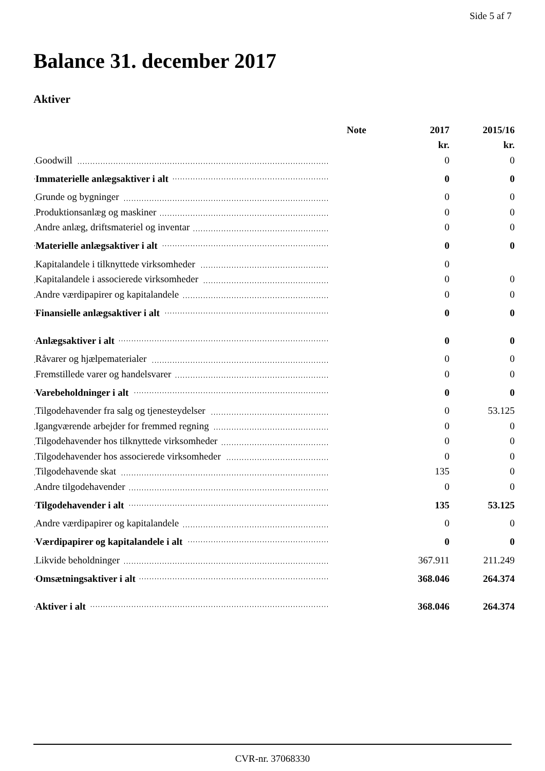Side 5 af 7
Balance 31. december 2017
Aktiver
| | Note | 2017 | 2015/16 |
| --- | --- | --- | --- |
| | | kr. | kr. |
| Goodwill | | 0 | 0 |
| Immaterielle anlægsaktiver i alt | | 0 | 0 |
| Grunde og bygninger | | 0 | 0 |
| Produktionsanlæg og maskiner | | 0 | 0 |
| Andre anlæg, driftsmateriel og inventar | | 0 | 0 |
| Materielle anlægsaktiver i alt | | 0 | 0 |
| Kapitalandele i tilknyttede virksomheder | | 0 | |
| Kapitalandele i associerede virksomheder | | 0 | 0 |
| Andre værdipapirer og kapitalandele | | 0 | 0 |
| Finansielle anlægsaktiver i alt | | 0 | 0 |
| Anlægsaktiver i alt | | 0 | 0 |
| Råvarer og hjælpematerialer | | 0 | 0 |
| Fremstillede varer og handelsvarer | | 0 | 0 |
| Varebeholdninger i alt | | 0 | 0 |
| Tilgodehavender fra salg og tjenesteydelser | | 0 | 53.125 |
| Igangværende arbejder for fremmed regning | | 0 | 0 |
| Tilgodehavender hos tilknyttede virksomheder | | 0 | 0 |
| Tilgodehavender hos associerede virksomheder | | 0 | 0 |
| Tilgodehavende skat | | 135 | 0 |
| Andre tilgodehavender | | 0 | 0 |
| Tilgodehavender i alt | | 135 | 53.125 |
| Andre værdipapirer og kapitalandele | | 0 | 0 |
| Værdipapirer og kapitalandele i alt | | 0 | 0 |
| Likvide beholdninger | | 367.911 | 211.249 |
| Omsætningsaktiver i alt | | 368.046 | 264.374 |
| Aktiver i alt | | 368.046 | 264.374 |
CVR-nr. 37068330